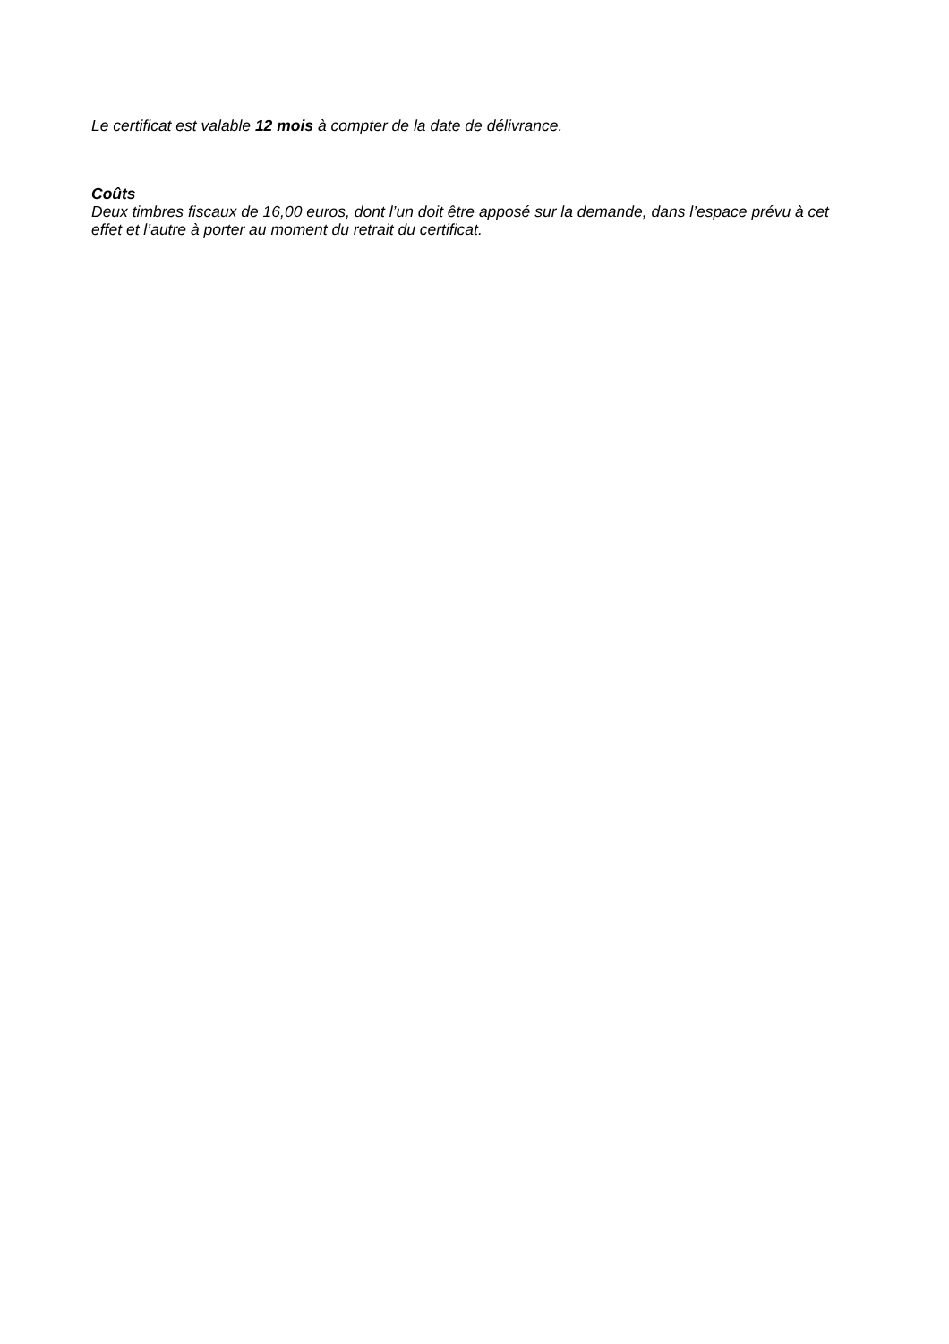Le certificat est valable 12 mois à compter de la date de délivrance.
Coûts
Deux timbres fiscaux de 16,00 euros, dont l’un doit être apposé sur la demande, dans l’espace prévu à cet effet et l’autre à porter au moment du retrait du certificat.